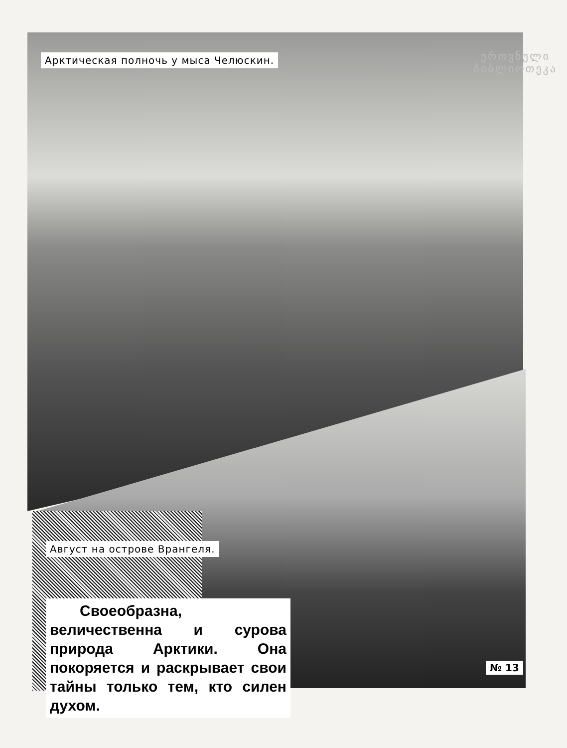ეროვნული
ბიბლიოთეკა
Арктическая полночь у мыса Челюскин.
Август на острове Врангеля.
Своеобразна, величественна и сурова природа Арктики. Она покоряется и раскрывает свои тайны только тем, кто силен духом.
№ 13